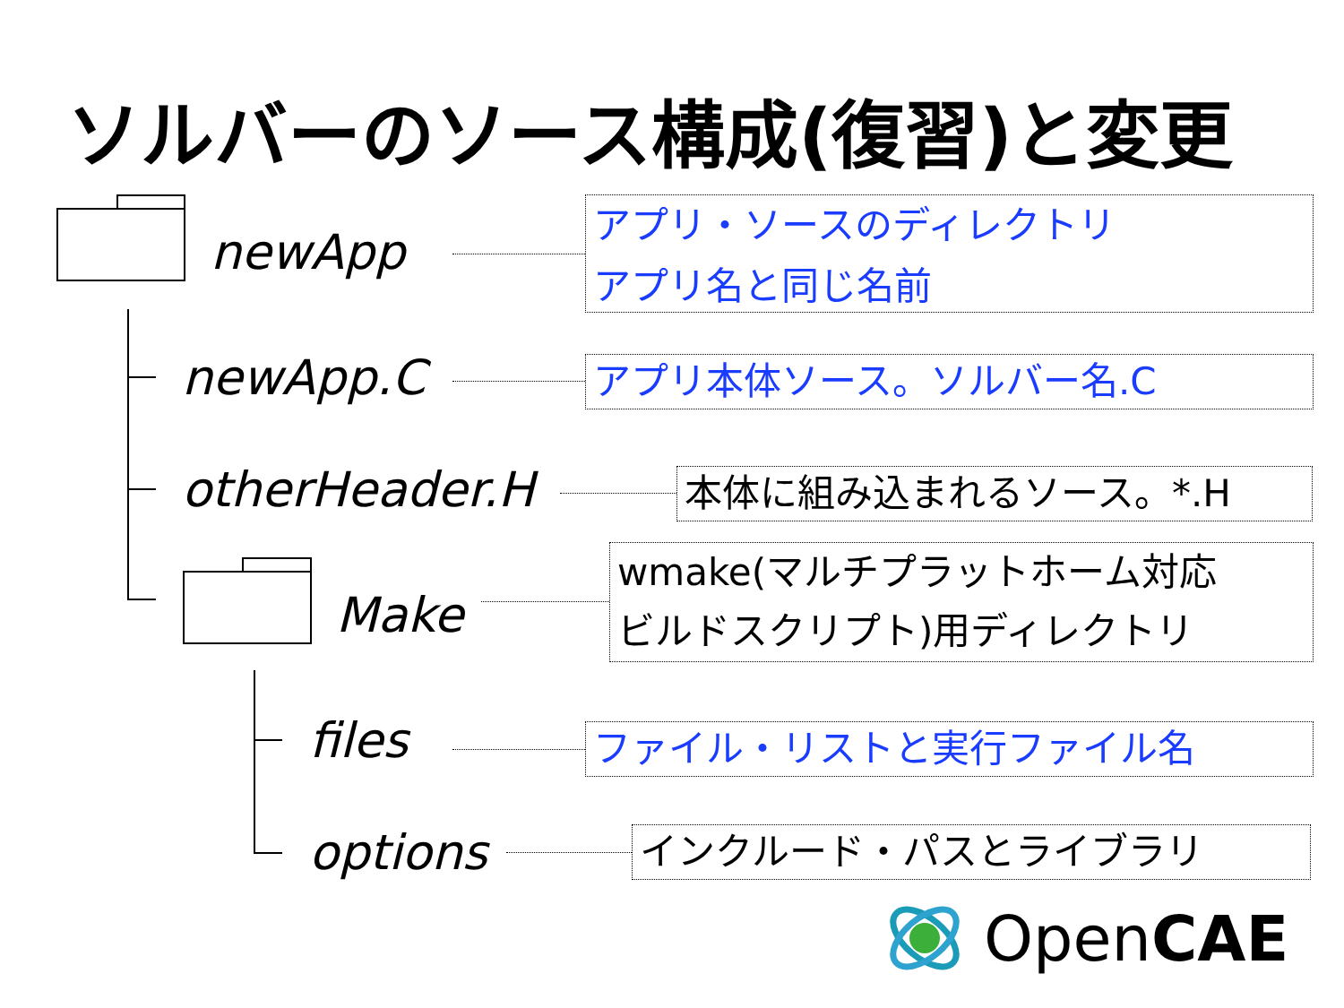ソルバーのソース構成(復習)と変更
newApp
newApp.C
otherHeader.H
Make
files
options
アプリ・ソースのディレクトリ
アプリ名と同じ名前
アプリ本体ソース。ソルバー名.C
本体に組み込まれるソース。*.H
wmake(マルチプラットホーム対応
ビルドスクリプト)用ディレクトリ
ファイル・リストと実行ファイル名
インクルード・パスとライブラリ
OpenCAE